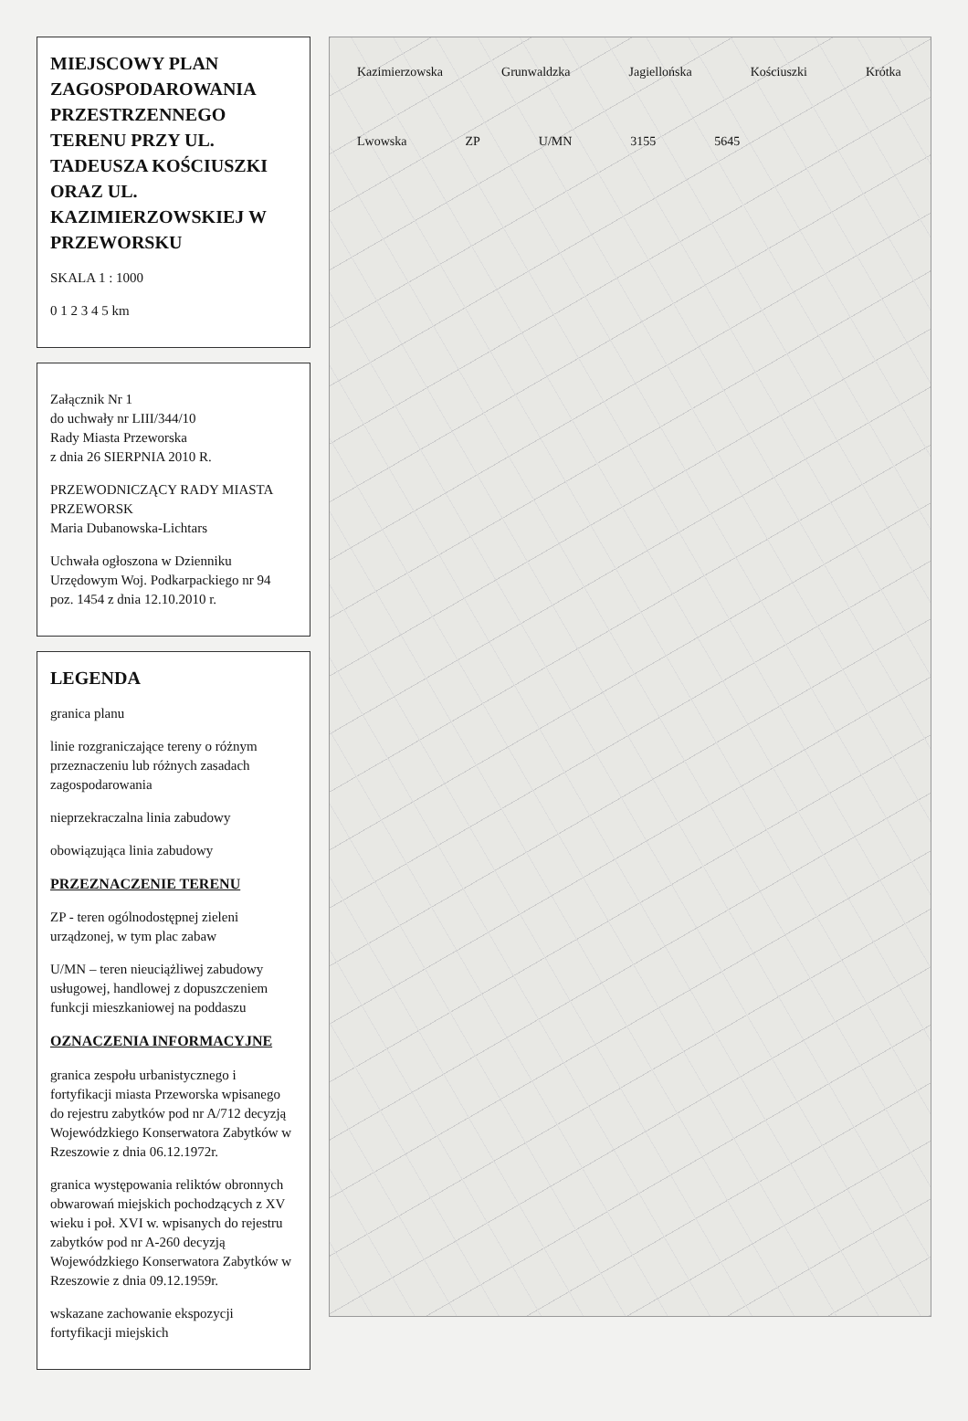MIEJSCOWY PLAN ZAGOSPODAROWANIA PRZESTRZENNEGO TERENU PRZY UL. TADEUSZA KOŚCIUSZKI ORAZ UL. KAZIMIERZOWSKIEJ W PRZEWORSKU
SKALA 1 : 1000
0 1 2 3 4 5 km
Załącznik Nr 1
do uchwały nr LIII/344/10
Rady Miasta Przeworska
z dnia 26 SIERPNIA 2010 R.
PRZEWODNICZĄCY RADY MIASTA PRZEWORSK
Maria Dubanowska-Lichtars
Uchwała ogłoszona w Dzienniku Urzędowym Woj. Podkarpackiego nr 94 poz. 1454 z dnia 12.10.2010 r.
LEGENDA
granica planu
linie rozgraniczające tereny o różnym przeznaczeniu lub różnych zasadach zagospodarowania
nieprzekraczalna linia zabudowy
obowiązująca linia zabudowy
PRZEZNACZENIE TERENU
ZP - teren ogólnodostępnej zieleni urządzonej, w tym plac zabaw
U/MN – teren nieuciążliwej zabudowy usługowej, handlowej z dopuszczeniem funkcji mieszkaniowej na poddaszu
OZNACZENIA INFORMACYJNE
granica zespołu urbanistycznego i fortyfikacji miasta Przeworska wpisanego do rejestru zabytków pod nr A/712 decyzją Wojewódzkiego Konserwatora Zabytków w Rzeszowie z dnia 06.12.1972r.
granica występowania reliktów obronnych obwarowań miejskich pochodzących z XV wieku i poł. XVI w. wpisanych do rejestru zabytków pod nr A-260 decyzją Wojewódzkiego Konserwatora Zabytków w Rzeszowie z dnia 09.12.1959r.
wskazane zachowanie ekspozycji fortyfikacji miejskich
Kazimierzowska Grunwaldzka Jagiellońska Kościuszki Krótka Lwowska ZP U/MN 3155 5645